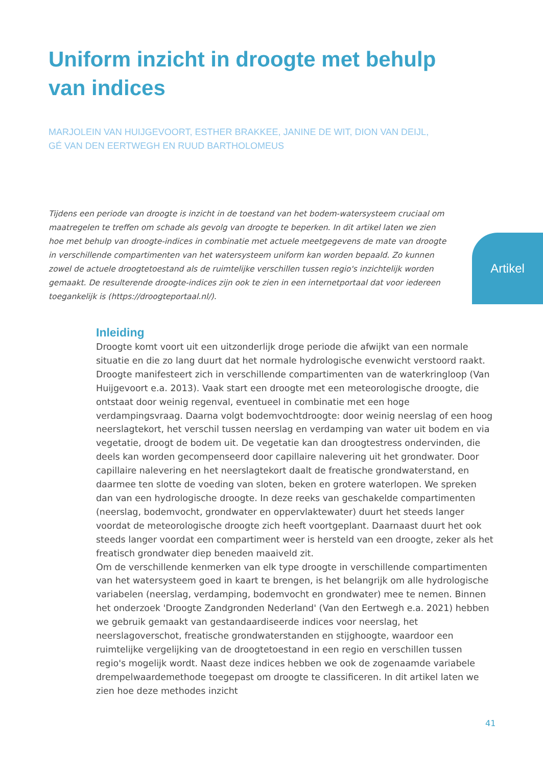Uniform inzicht in droogte met behulp van indices
MARJOLEIN VAN HUIJGEVOORT, ESTHER BRAKKEE, JANINE DE WIT, DION VAN DEIJL,
GÉ VAN DEN EERTWEGH EN RUUD BARTHOLOMEUS
Tijdens een periode van droogte is inzicht in de toestand van het bodem-watersysteem cruciaal om maatregelen te treffen om schade als gevolg van droogte te beperken. In dit artikel laten we zien hoe met behulp van droogte-indices in combinatie met actuele meetgegevens de mate van droogte in verschillende compartimenten van het watersysteem uniform kan worden bepaald. Zo kunnen zowel de actuele droogtetoestand als de ruimtelijke verschillen tussen regio's inzichtelijk worden gemaakt. De resulterende droogte-indices zijn ook te zien in een internetportaal dat voor iedereen toegankelijk is (https://droogteportaal.nl/).
Artikel
Inleiding
Droogte komt voort uit een uitzonderlijk droge periode die afwijkt van een normale situatie en die zo lang duurt dat het normale hydrologische evenwicht verstoord raakt. Droogte manifesteert zich in verschillende compartimenten van de waterkringloop (Van Huijgevoort e.a. 2013). Vaak start een droogte met een meteorologische droogte, die ontstaat door weinig regenval, eventueel in combinatie met een hoge verdampingsvraag. Daarna volgt bodemvochtdroogte: door weinig neerslag of een hoog neerslagtekort, het verschil tussen neerslag en verdamping van water uit bodem en via vegetatie, droogt de bodem uit. De vegetatie kan dan droogtestress ondervinden, die deels kan worden gecompenseerd door capillaire nalevering uit het grondwater. Door capillaire nalevering en het neerslagtekort daalt de freatische grondwaterstand, en daarmee ten slotte de voeding van sloten, beken en grotere waterlopen. We spreken dan van een hydrologische droogte. In deze reeks van geschakelde compartimenten (neerslag, bodemvocht, grondwater en oppervlaktewater) duurt het steeds langer voordat de meteorologische droogte zich heeft voortgeplant. Daarnaast duurt het ook steeds langer voordat een compartiment weer is hersteld van een droogte, zeker als het freatisch grondwater diep beneden maaiveld zit.
Om de verschillende kenmerken van elk type droogte in verschillende compartimenten van het watersysteem goed in kaart te brengen, is het belangrijk om alle hydrologische variabelen (neerslag, verdamping, bodemvocht en grondwater) mee te nemen. Binnen het onderzoek 'Droogte Zandgronden Nederland' (Van den Eertwegh e.a. 2021) hebben we gebruik gemaakt van gestandaardiseerde indices voor neerslag, het neerslagoverschot, freatische grondwaterstanden en stijghoogte, waardoor een ruimtelijke vergelijking van de droogtetoestand in een regio en verschillen tussen regio's mogelijk wordt. Naast deze indices hebben we ook de zogenaamde variabele drempelwaardemethode toegepast om droogte te classificeren. In dit artikel laten we zien hoe deze methodes inzicht
41